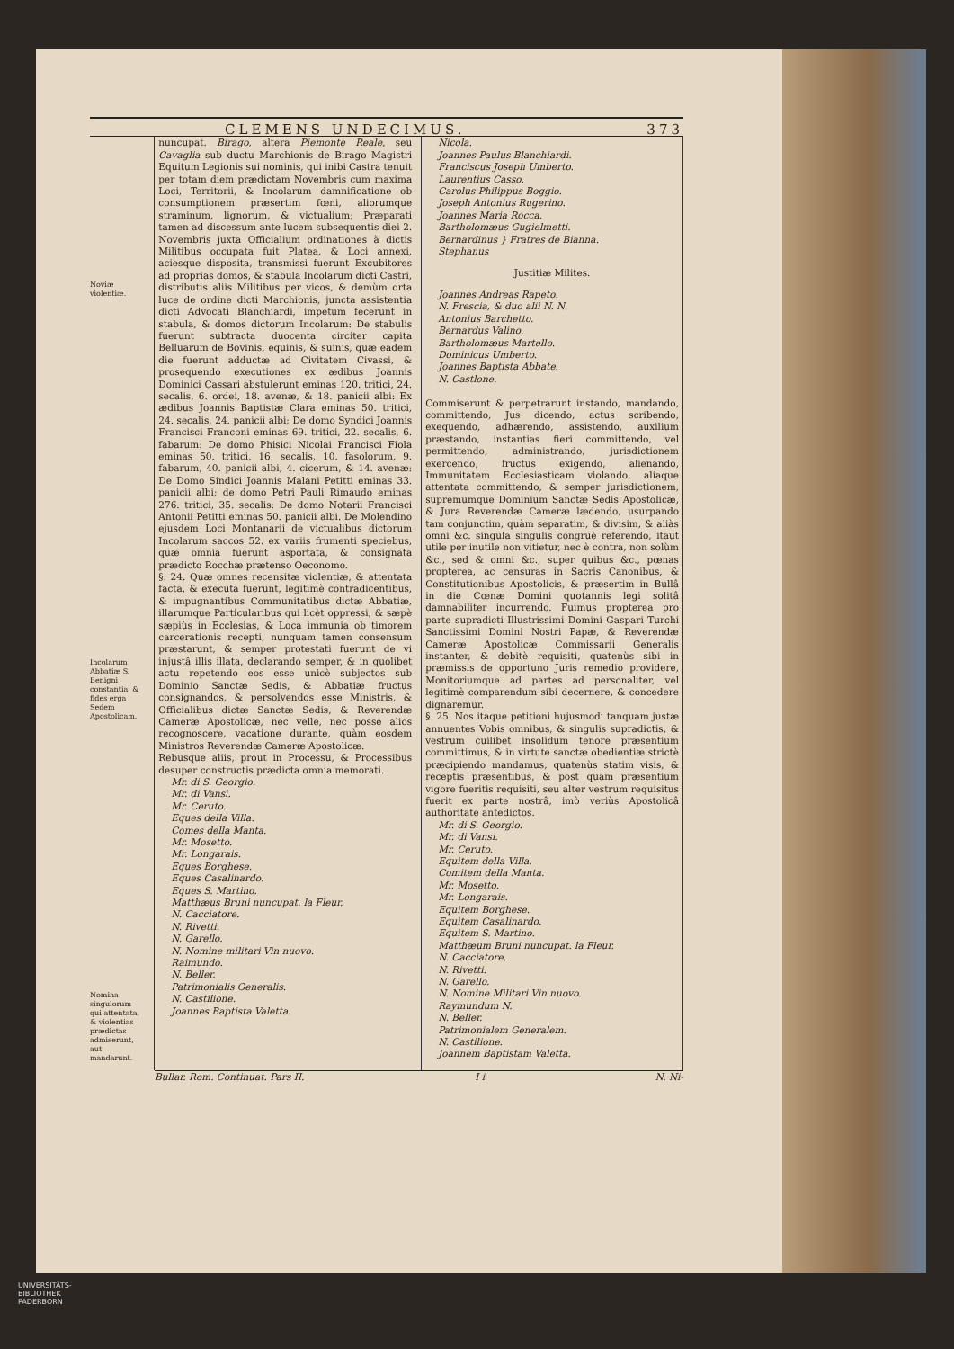CLEMENS UNDECIMUS. 373
Noviæ violentiæ.
Incolarum Abbatiæ S. Benigni constantia, & fides erga Sedem Apostolicam.
Nomina singulorum qui attentata, & violentias prædictas admiserunt, aut mandarunt.
nuncupat. Birago, altera Piemonte Reale, seu Cavaglia sub ductu Marchionis de Birago Magistri Equitum Legionis sui nominis, qui inibi Castra tenuit per totam diem prædictam Novembris cum maxima Loci, Territorii, & Incolarum damnificatione ob consumptionem præsertim fœni, aliorumque straminum, lignorum, & victualium; Præparati tamen ad discessum ante lucem subsequentis diei 2. Novembris juxta Officialium ordinationes à dictis Militibus occupata fuit Platea, & Loci annexi, aciesque disposita, transmissi fuerunt Excubitores ad proprias domos, & stabula Incolarum dicti Castri, distributis aliis Militibus per vicos, & demùm orta luce de ordine dicti Marchionis, juncta assistentia dicti Advocati Blanchiardi, impetum fecerunt in stabula, & domos dictorum Incolarum: De stabulis fuerunt subtracta duocenta circiter capita Belluarum de Bovinis, equinis, & suinis, quæ eadem die fuerunt adductæ ad Civitatem Civassi, & prosequendo executiones ex ædibus Joannis Dominici Cassari abstulerunt eminas 120. tritici, 24. secalis, 6. ordei, 18. avenæ, & 18. panicii albi: Ex ædibus Joannis Baptistæ Clara eminas 50. tritici, 24. secalis, 24. panicii albi; De domo Syndici Joannis Francisci Franconi eminas 69. tritici, 22. secalis, 6. fabarum: De domo Phisici Nicolai Francisci Fiola eminas 50. tritici, 16. secalis, 10. fasolorum, 9. fabarum, 40. panicii albi, 4. cicerum, & 14. avenæ: De Domo Sindici Joannis Malani Petitti eminas 33. panicii albi; de domo Petri Pauli Rimaudo eminas 276. tritici, 35. secalis: De domo Notarii Francisci Antonii Petitti eminas 50. panicii albi. De Molendino ejusdem Loci Montanarii de victualibus dictorum Incolarum saccos 52. ex variis frumenti speciebus, quæ omnia fuerunt asportata, & consignata prædicto Rocchæ prætenso Oeconomo.
§. 24. Quæ omnes recensitæ violentiæ, & attentata facta, & executa fuerunt, legitimè contradicentibus, & impugnantibus Communitatibus dictæ Abbatiæ, illarumque Particularibus qui licèt oppressi, & sæpè sæpiùs in Ecclesias, & Loca immunia ob timorem carcerationis recepti, nunquam tamen consensum præstarunt, & semper protestati fuerunt de vi injustâ illis illata, declarando semper, & in quolibet actu repetendo eos esse unicè subjectos sub Dominio Sanctæ Sedis, & Abbatiæ fructus consignandos, & persolvendos esse Ministris, & Officialibus dictæ Sanctæ Sedis, & Reverendæ Cameræ Apostolicæ, nec velle, nec posse alios recognoscere, vacatione durante, quàm eosdem Ministros Reverendæ Cameræ Apostolicæ.
Rebusque aliis, prout in Processu, & Processibus desuper constructis prædicta omnia memorati.
Mr. di S. Georgio.
Mr. di Vansi.
Mr. Ceruto.
Eques della Villa.
Comes della Manta.
Mr. Mosetto.
Mr. Longarais.
Eques Borghese.
Eques Casalinardo.
Eques S. Martino.
Matthæus Bruni nuncupat. la Fleur.
N. Cacciatore.
N. Rivetti.
N. Garello.
N. Nomine militari Vin nuovo.
Raimundo.
N. Beller.
Patrimonialis Generalis.
N. Castilione.
Joannes Baptista Valetta.
Nicola.
Joannes Paulus Blanchiardi.
Franciscus Joseph Umberto.
Laurentius Casso.
Carolus Philippus Boggio.
Joseph Antonius Rugerino.
Joannes Maria Rocca.
Bartholomæus Gugielmetti.
Bernardinus } Fratres de Bianna.
Stephanus
Justitiæ Milites.
Joannes Andreas Rapeto.
N. Frescia, & duo alii N. N.
Antonius Barchetto.
Bernardus Valino.
Bartholomæus Martello.
Dominicus Umberto.
Joannes Baptista Abbate.
N. Castlone.
Commiserunt & perpetrarunt instando, mandando, committendo, Jus dicendo, actus scribendo, exequendo, adhærendo, assistendo, auxilium præstando, instantias fieri committendo, vel permittendo, administrando, jurisdictionem exercendo, fructus exigendo, alienando, Immunitatem Ecclesiasticam violando, aliaque attentata committendo, & semper jurisdictionem, supremumque Dominium Sanctæ Sedis Apostolicæ, & Jura Reverendæ Cameræ lædendo, usurpando tam conjunctim, quàm separatim, & divisim, & aliàs omni &c. singula singulis congruè referendo, itaut utile per inutile non vitietur, nec è contra, non solùm &c., sed & omni &c., super quibus &c., pœnas propterea, ac censuras in Sacris Canonibus, & Constitutionibus Apostolicis, & præsertim in Bullâ in die Cœnæ Domini quotannis legi solitâ damnabiliter incurrendo. Fuimus propterea pro parte supradicti Illustrissimi Domini Gaspari Turchi Sanctissimi Domini Nostri Papæ, & Reverendæ Cameræ Apostolicæ Commissarii Generalis instanter, & debitè requisiti, quatenùs sibi in præmissis de opportuno Juris remedio providere, Monitoriumque ad partes ad personaliter, vel legitimè comparendum sibi decernere, & concedere dignaremur.
§. 25. Nos itaque petitioni hujusmodi tanquam justæ annuentes Vobis omnibus, & singulis supradictis, & vestrum cuilibet insolidum tenore præsentium committimus, & in virtute sanctæ obedientiæ strictè præcipiendo mandamus, quatenùs statim visis, & receptis præsentibus, & post quam præsentium vigore fueritis requisiti, seu alter vestrum requisitus fuerit ex parte nostrâ, imò veriùs Apostolicâ authoritate antedictos.
Mr. di S. Georgio.
Mr. di Vansi.
Mr. Ceruto.
Equitem della Villa.
Comitem della Manta.
Mr. Mosetto.
Mr. Longarais.
Equitem Borghese.
Equitem Casalinardo.
Equitem S. Martino.
Matthæum Bruni nuncupat. la Fleur.
N. Cacciatore.
N. Rivetti.
N. Garello.
N. Nomine Militari Vin nuovo.
Raymundum N.
N. Beller.
Patrimonialem Generalem.
N. Castilione.
Joannem Baptistam Valetta.
Bullar. Rom. Continuat. Pars II. I i N. Ni-
UNIVERSITÄTS-
BIBLIOTHEK
PADERBORN